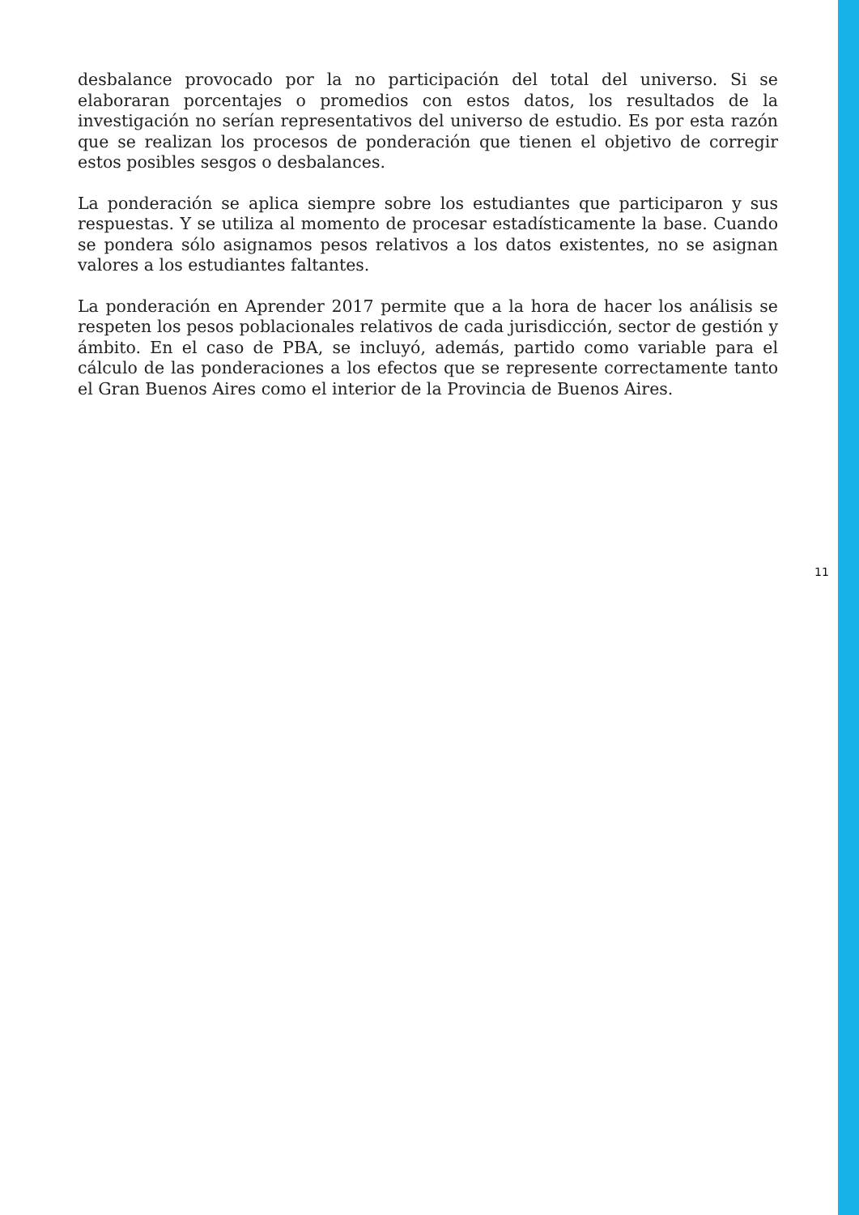desbalance provocado por la no participación del total del universo. Si se elaboraran porcentajes o promedios con estos datos, los resultados de la investigación no serían representativos del universo de estudio. Es por esta razón que se realizan los procesos de ponderación que tienen el objetivo de corregir estos posibles sesgos o desbalances.
La ponderación se aplica siempre sobre los estudiantes que participaron y sus respuestas. Y se utiliza al momento de procesar estadísticamente la base. Cuando se pondera sólo asignamos pesos relativos a los datos existentes, no se asignan valores a los estudiantes faltantes.
La ponderación en Aprender 2017 permite que a la hora de hacer los análisis se respeten los pesos poblacionales relativos de cada jurisdicción, sector de gestión y ámbito. En el caso de PBA, se incluyó, además, partido como variable para el cálculo de las ponderaciones a los efectos que se represente correctamente tanto el Gran Buenos Aires como el interior de la Provincia de Buenos Aires.
11